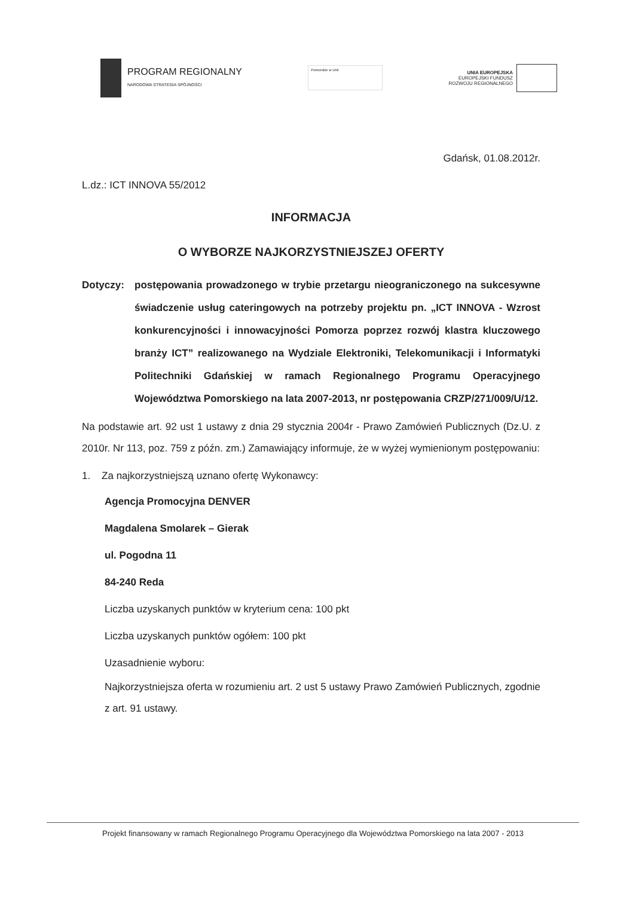PROGRAM REGIONALNY
NARODOWA STRATEGIA SPÓJNOŚCI
Pomorskie w Unii
UNIA EUROPEJSKA
EUROPEJSKI FUNDUSZ
ROZWOJU REGIONALNEGO
Gdańsk, 01.08.2012r.
L.dz.: ICT INNOVA 55/2012
INFORMACJA
O WYBORZE NAJKORZYSTNIEJSZEJ OFERTY
Dotyczy: postępowania prowadzonego w trybie przetargu nieograniczonego na sukcesywne świadczenie usług cateringowych na potrzeby projektu pn. „ICT INNOVA - Wzrost konkurencyjności i innowacyjności Pomorza poprzez rozwój klastra kluczowego branży ICT” realizowanego na Wydziale Elektroniki, Telekomunikacji i Informatyki Politechniki Gdańskiej w ramach Regionalnego Programu Operacyjnego Województwa Pomorskiego na lata 2007-2013, nr postępowania CRZP/271/009/U/12.
Na podstawie art. 92 ust 1 ustawy z dnia 29 stycznia 2004r - Prawo Zamówień Publicznych (Dz.U. z 2010r. Nr 113, poz. 759 z późn. zm.) Zamawiający informuje, że w wyżej wymienionym postępowaniu:
1. Za najkorzystniejszą uznano ofertę Wykonawcy:
Agencja Promocyjna DENVER
Magdalena Smolarek – Gierak
ul. Pogodna 11
84-240 Reda
Liczba uzyskanych punktów w kryterium cena: 100 pkt
Liczba uzyskanych punktów ogółem: 100 pkt
Uzasadnienie wyboru:
Najkorzystniejsza oferta w rozumieniu art. 2 ust 5 ustawy Prawo Zamówień Publicznych, zgodnie z art. 91 ustawy.
Projekt finansowany w ramach Regionalnego Programu Operacyjnego dla Województwa Pomorskiego na lata 2007 - 2013